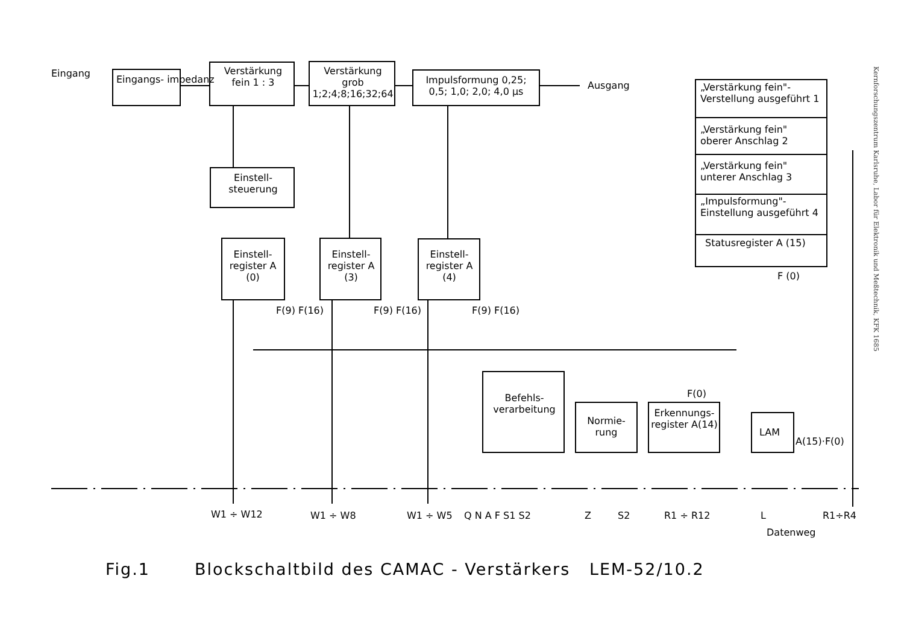Eingang
Eingangs- impedanz
Verstärkung fein 1 : 3
Verstärkung grob 1;2;4;8;16;32;64
Impulsformung 0,25; 0,5; 1,0; 2,0; 4,0 µs
Ausgang
„Verstärkung fein"- Verstellung ausgeführt 1
„Verstärkung fein" oberer Anschlag 2
„Verstärkung fein" unterer Anschlag 3
„Impulsformung"- Einstellung ausgeführt 4
Statusregister A (15)
F (0)
Einstell- steuerung
Einstell- register A (0)
Einstell- register A (3)
Einstell- register A (4)
F(9) F(16) F(9) F(16) F(9) F(16)
Befehls- verarbeitung
Normie- rung
Erkennungs- register A(14)
F(0)
LAM
A(15)·F(0)
W1 ÷ W12 W1 ÷ W8 W1 ÷ W5 Q N A F S1 S2 Z S2 R1 ÷ R12 L R1÷R4
Datenweg
Fig.1 Blockschaltbild des CAMAC - Verstärkers LEM-52/10.2
Kernforschungszentrum Karlsruhe, Labor für Elektronik und Meßtechnik, KFK 1685